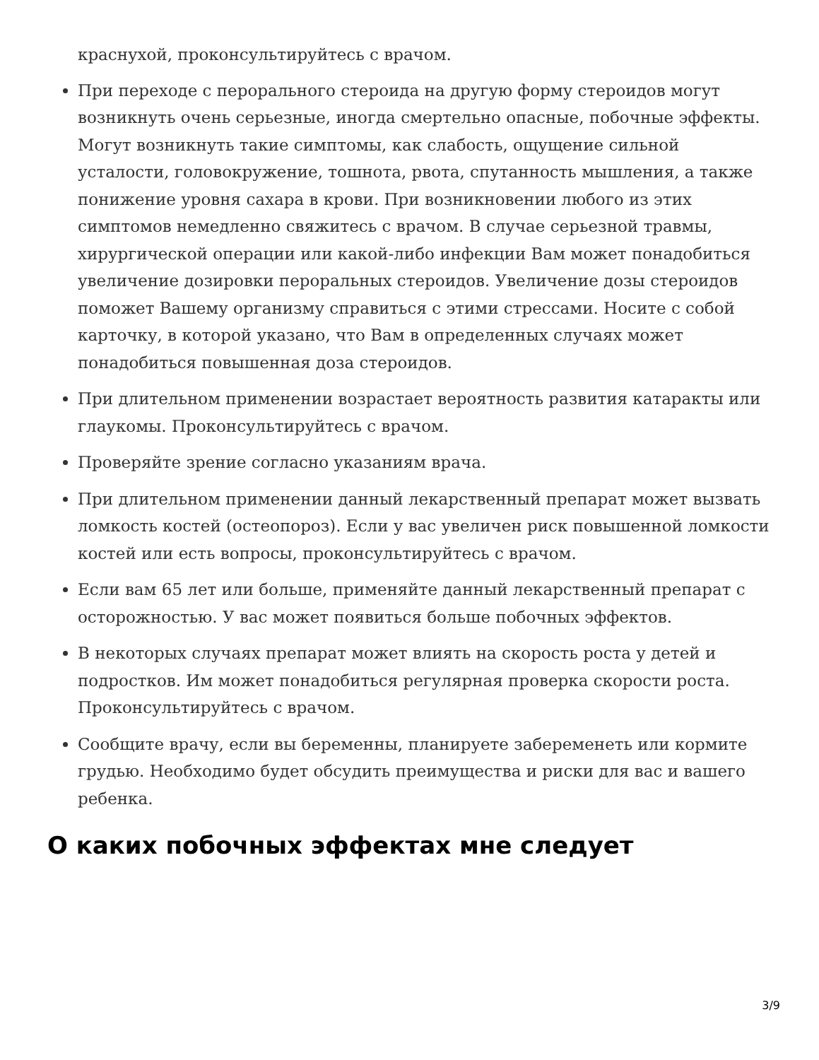краснухой, проконсультируйтесь с врачом.
При переходе с перорального стероида на другую форму стероидов могут возникнуть очень серьезные, иногда смертельно опасные, побочные эффекты. Могут возникнуть такие симптомы, как слабость, ощущение сильной усталости, головокружение, тошнота, рвота, спутанность мышления, а также понижение уровня сахара в крови. При возникновении любого из этих симптомов немедленно свяжитесь с врачом. В случае серьезной травмы, хирургической операции или какой-либо инфекции Вам может понадобиться увеличение дозировки пероральных стероидов. Увеличение дозы стероидов поможет Вашему организму справиться с этими стрессами. Носите с собой карточку, в которой указано, что Вам в определенных случаях может понадобиться повышенная доза стероидов.
При длительном применении возрастает вероятность развития катаракты или глаукомы. Проконсультируйтесь с врачом.
Проверяйте зрение согласно указаниям врача.
При длительном применении данный лекарственный препарат может вызвать ломкость костей (остеопороз). Если у вас увеличен риск повышенной ломкости костей или есть вопросы, проконсультируйтесь с врачом.
Если вам 65 лет или больше, применяйте данный лекарственный препарат с осторожностью. У вас может появиться больше побочных эффектов.
В некоторых случаях препарат может влиять на скорость роста у детей и подростков. Им может понадобиться регулярная проверка скорости роста. Проконсультируйтесь с врачом.
Сообщите врачу, если вы беременны, планируете забеременеть или кормите грудью. Необходимо будет обсудить преимущества и риски для вас и вашего ребенка.
О каких побочных эффектах мне следует
3/9